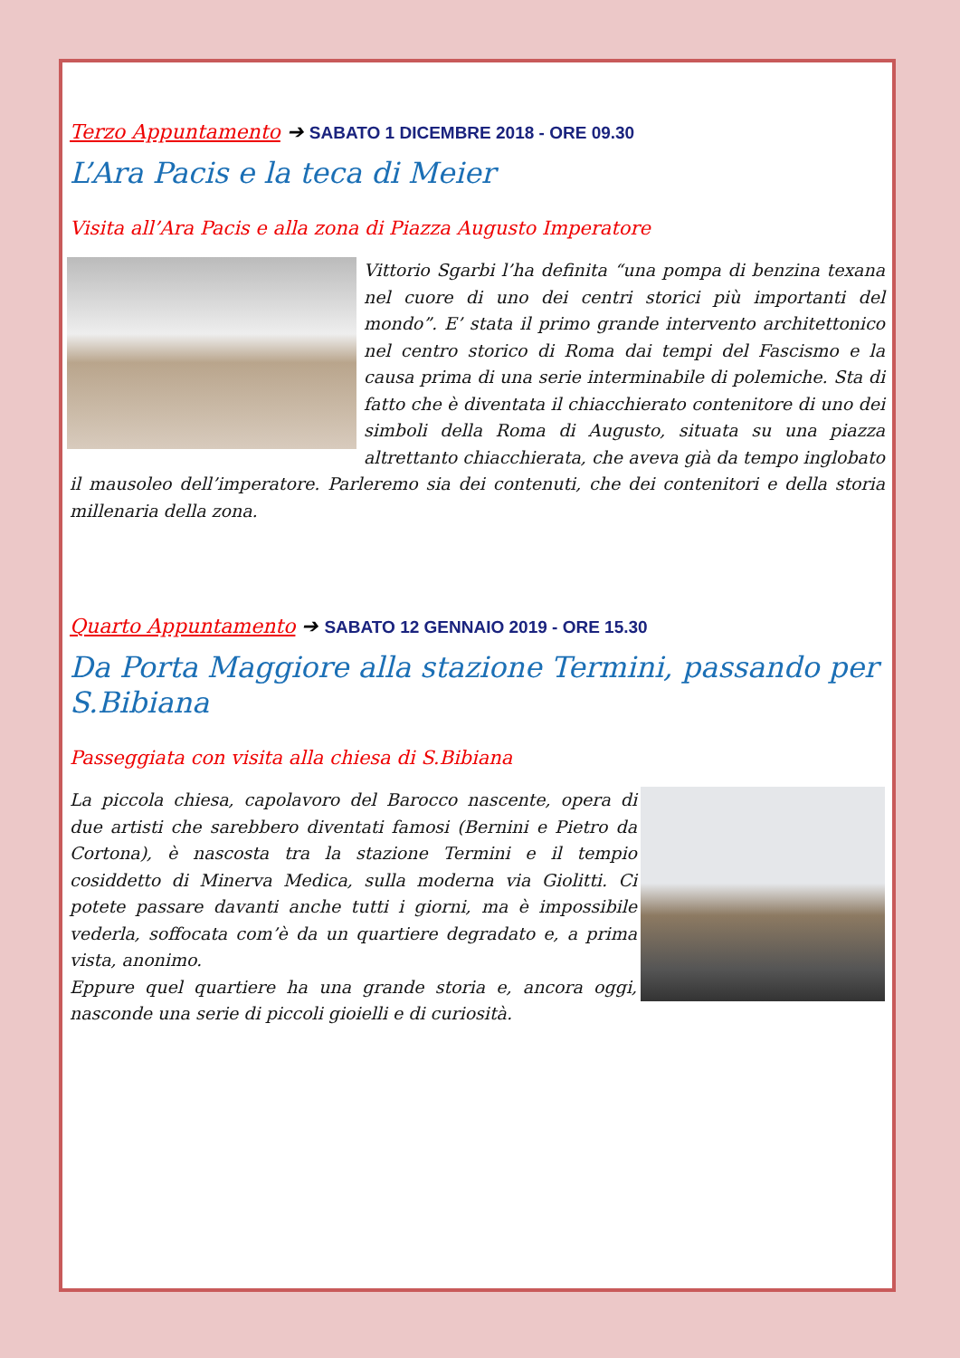Terzo Appuntamento ➔ SABATO 1 DICEMBRE 2018 - ORE 09.30
L’Ara Pacis e la teca di Meier
Visita all’Ara Pacis e alla zona di Piazza Augusto Imperatore
Vittorio Sgarbi l’ha definita “una pompa di benzina texana nel cuore di uno dei centri storici più importanti del mondo”. E’ stata il primo grande intervento architettonico nel centro storico di Roma dai tempi del Fascismo e la causa prima di una serie interminabile di polemiche. Sta di fatto che è diventata il chiacchierato contenitore di uno dei simboli della Roma di Augusto, situata su una piazza altrettanto chiacchierata, che aveva già da tempo inglobato il mausoleo dell’imperatore. Parleremo sia dei contenuti, che dei contenitori e della storia millenaria della zona.
Quarto Appuntamento ➔ SABATO 12 GENNAIO 2019 - ORE 15.30
Da Porta Maggiore alla stazione Termini, passando per S.Bibiana
Passeggiata con visita alla chiesa di S.Bibiana
La piccola chiesa, capolavoro del Barocco nascente, opera di due artisti che sarebbero diventati famosi (Bernini e Pietro da Cortona), è nascosta tra la stazione Termini e il tempio cosiddetto di Minerva Medica, sulla moderna via Giolitti. Ci potete passare davanti anche tutti i giorni, ma è impossibile vederla, soffocata com’è da un quartiere degradato e, a prima vista, anonimo.
Eppure quel quartiere ha una grande storia e, ancora oggi, nasconde una serie di piccoli gioielli e di curiosità.